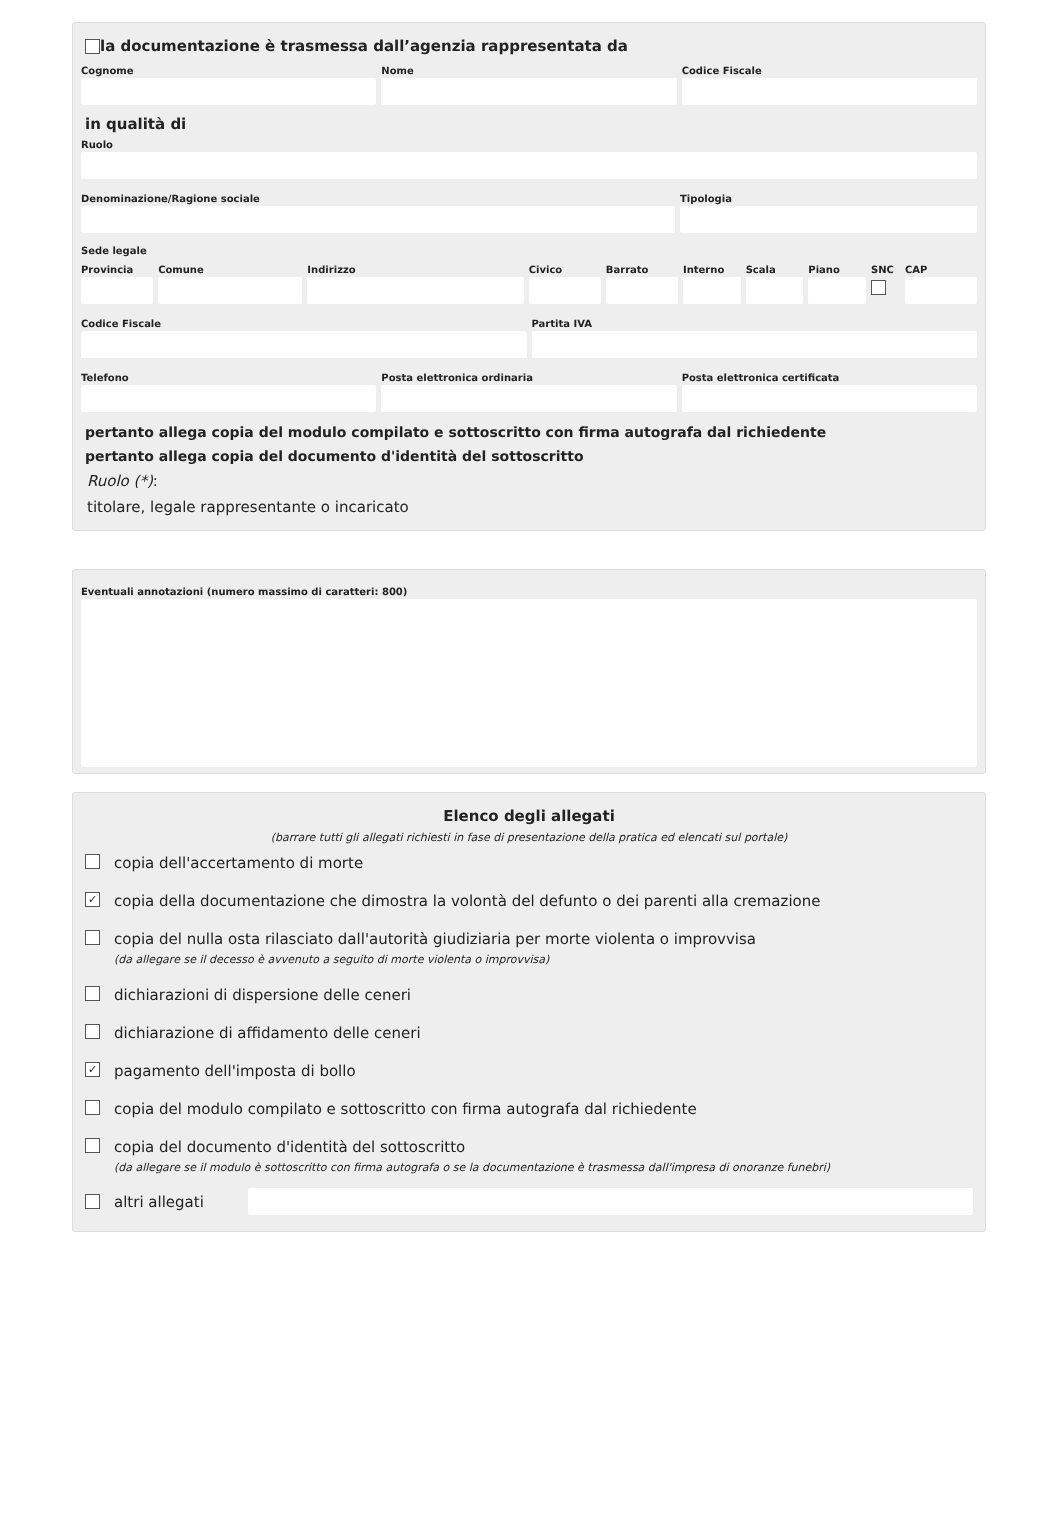la documentazione è trasmessa dall’agenzia rappresentata da
Cognome Nome Codice Fiscale
in qualità di
Ruolo
Denominazione/Ragione sociale Tipologia
Sede legale
Provincia Comune Indirizzo Civico Barrato Interno Scala Piano SNC CAP
Codice Fiscale Partita IVA
Telefono Posta elettronica ordinaria Posta elettronica certificata
pertanto allega copia del modulo compilato e sottoscritto con firma autografa dal richiedente
pertanto allega copia del documento d'identità del sottoscritto
Ruolo (*):
titolare, legale rappresentante o incaricato
Eventuali annotazioni (numero massimo di caratteri: 800)
Elenco degli allegati
(barrare tutti gli allegati richiesti in fase di presentazione della pratica ed elencati sul portale)
copia dell'accertamento di morte
✓
copia della documentazione che dimostra la volontà del defunto o dei parenti alla cremazione
copia del nulla osta rilasciato dall'autorità giudiziaria per morte violenta o improvvisa
(da allegare se il decesso è avvenuto a seguito di morte violenta o improvvisa)
dichiarazioni di dispersione delle ceneri
dichiarazione di affidamento delle ceneri
✓
pagamento dell'imposta di bollo
copia del modulo compilato e sottoscritto con firma autografa dal richiedente
copia del documento d'identità del sottoscritto
(da allegare se il modulo è sottoscritto con firma autografa o se la documentazione è trasmessa dall'impresa di onoranze funebri)
altri allegati